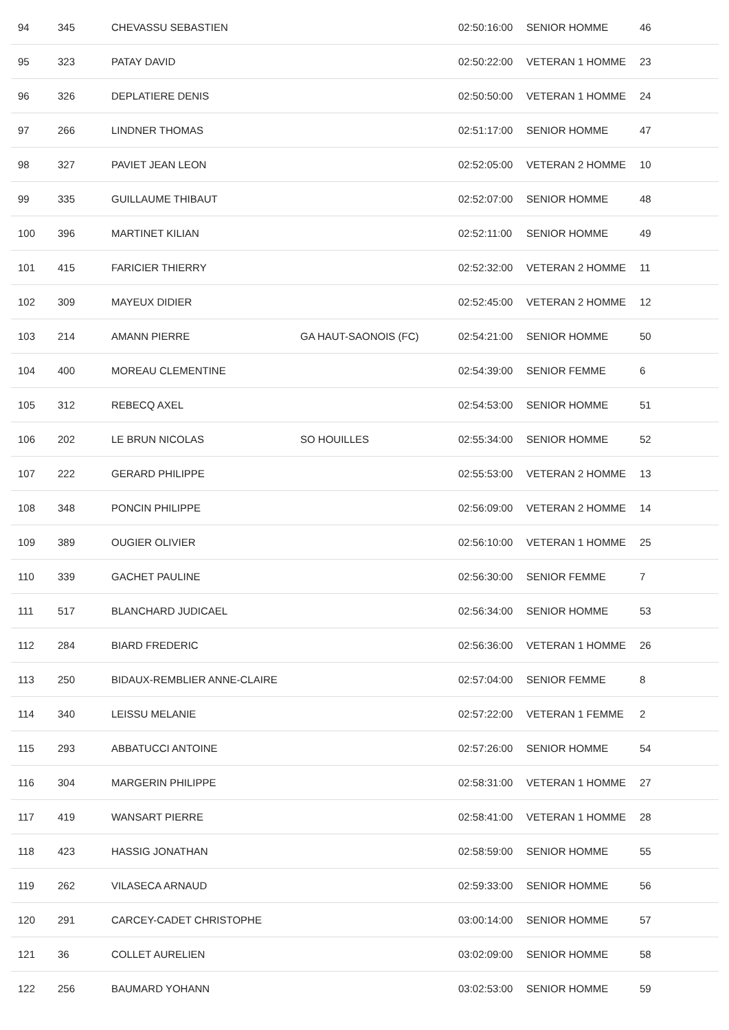| 94 | 345 | CHEVASSU SEBASTIEN | | 02:50:16:00 | SENIOR HOMME | 46 |
| 95 | 323 | PATAY DAVID | | 02:50:22:00 | VETERAN 1 HOMME | 23 |
| 96 | 326 | DEPLATIERE DENIS | | 02:50:50:00 | VETERAN 1 HOMME | 24 |
| 97 | 266 | LINDNER THOMAS | | 02:51:17:00 | SENIOR HOMME | 47 |
| 98 | 327 | PAVIET JEAN LEON | | 02:52:05:00 | VETERAN 2 HOMME | 10 |
| 99 | 335 | GUILLAUME THIBAUT | | 02:52:07:00 | SENIOR HOMME | 48 |
| 100 | 396 | MARTINET KILIAN | | 02:52:11:00 | SENIOR HOMME | 49 |
| 101 | 415 | FARICIER THIERRY | | 02:52:32:00 | VETERAN 2 HOMME | 11 |
| 102 | 309 | MAYEUX DIDIER | | 02:52:45:00 | VETERAN 2 HOMME | 12 |
| 103 | 214 | AMANN PIERRE | GA HAUT-SAONOIS (FC) | 02:54:21:00 | SENIOR HOMME | 50 |
| 104 | 400 | MOREAU CLEMENTINE | | 02:54:39:00 | SENIOR FEMME | 6 |
| 105 | 312 | REBECQ AXEL | | 02:54:53:00 | SENIOR HOMME | 51 |
| 106 | 202 | LE BRUN NICOLAS | SO HOUILLES | 02:55:34:00 | SENIOR HOMME | 52 |
| 107 | 222 | GERARD PHILIPPE | | 02:55:53:00 | VETERAN 2 HOMME | 13 |
| 108 | 348 | PONCIN PHILIPPE | | 02:56:09:00 | VETERAN 2 HOMME | 14 |
| 109 | 389 | OUGIER OLIVIER | | 02:56:10:00 | VETERAN 1 HOMME | 25 |
| 110 | 339 | GACHET PAULINE | | 02:56:30:00 | SENIOR FEMME | 7 |
| 111 | 517 | BLANCHARD JUDICAEL | | 02:56:34:00 | SENIOR HOMME | 53 |
| 112 | 284 | BIARD FREDERIC | | 02:56:36:00 | VETERAN 1 HOMME | 26 |
| 113 | 250 | BIDAUX-REMBLIER ANNE-CLAIRE | | 02:57:04:00 | SENIOR FEMME | 8 |
| 114 | 340 | LEISSU MELANIE | | 02:57:22:00 | VETERAN 1 FEMME | 2 |
| 115 | 293 | ABBATUCCI ANTOINE | | 02:57:26:00 | SENIOR HOMME | 54 |
| 116 | 304 | MARGERIN PHILIPPE | | 02:58:31:00 | VETERAN 1 HOMME | 27 |
| 117 | 419 | WANSART PIERRE | | 02:58:41:00 | VETERAN 1 HOMME | 28 |
| 118 | 423 | HASSIG JONATHAN | | 02:58:59:00 | SENIOR HOMME | 55 |
| 119 | 262 | VILASECA ARNAUD | | 02:59:33:00 | SENIOR HOMME | 56 |
| 120 | 291 | CARCEY-CADET CHRISTOPHE | | 03:00:14:00 | SENIOR HOMME | 57 |
| 121 | 36 | COLLET AURELIEN | | 03:02:09:00 | SENIOR HOMME | 58 |
| 122 | 256 | BAUMARD YOHANN | | 03:02:53:00 | SENIOR HOMME | 59 |